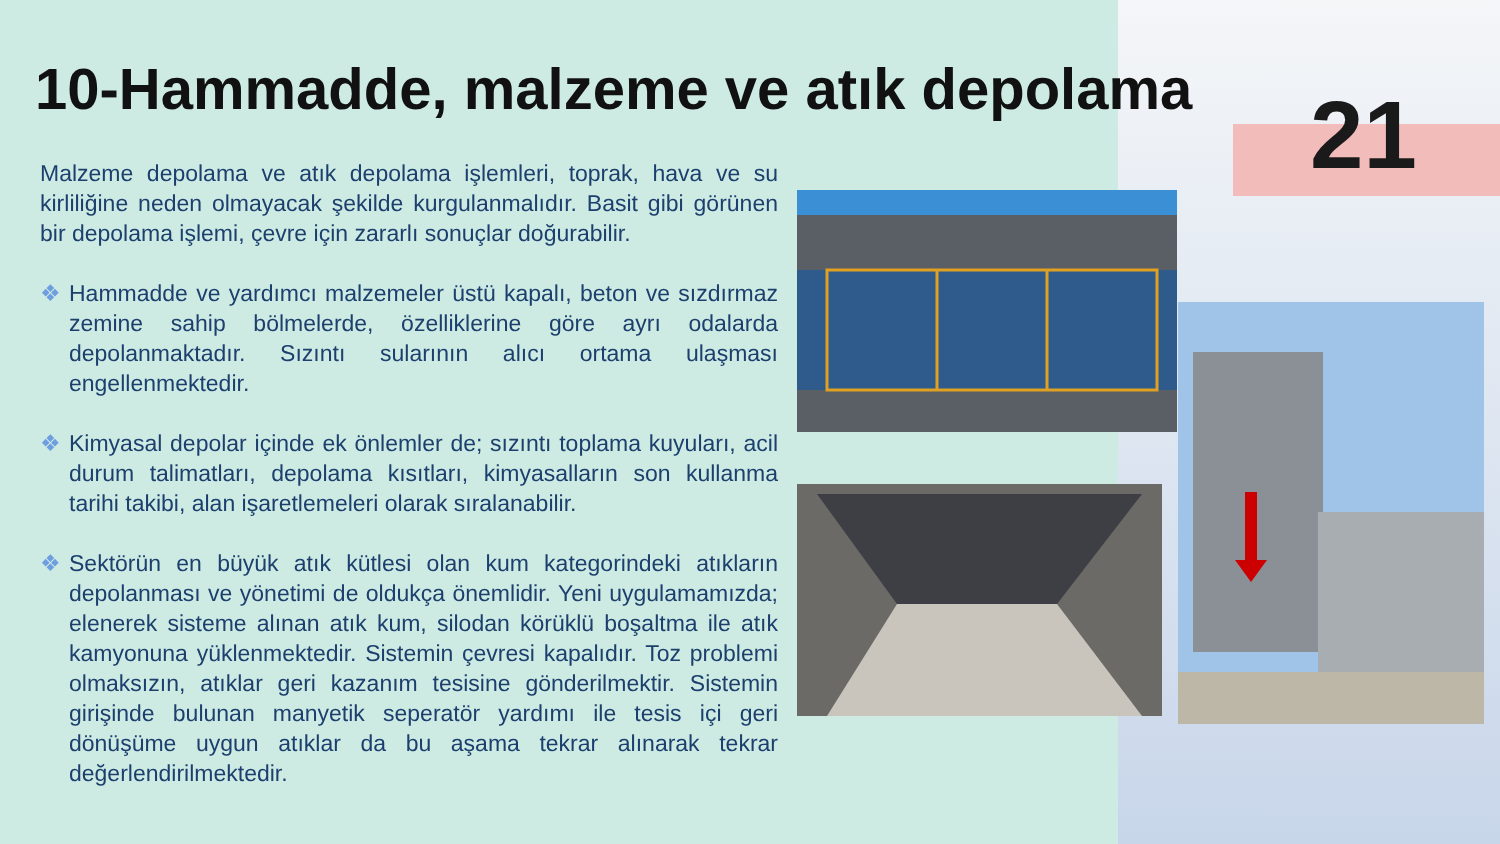10-Hammadde, malzeme ve atık depolama
21
Malzeme depolama ve atık depolama işlemleri, toprak, hava ve su kirliliğine neden olmayacak şekilde kurgulanmalıdır. Basit gibi görünen bir depolama işlemi, çevre için zararlı sonuçlar doğurabilir.
❖ Hammadde ve yardımcı malzemeler üstü kapalı, beton ve sızdırmaz zemine sahip bölmelerde, özelliklerine göre ayrı odalarda depolanmaktadır. Sızıntı sularının alıcı ortama ulaşması engellenmektedir.
❖ Kimyasal depolar içinde ek önlemler de; sızıntı toplama kuyuları, acil durum talimatları, depolama kısıtları, kimyasalların son kullanma tarihi takibi, alan işaretlemeleri olarak sıralanabilir.
❖ Sektörün en büyük atık kütlesi olan kum kategorindeki atıkların depolanması ve yönetimi de oldukça önemlidir. Yeni uygulamamızda; elenerek sisteme alınan atık kum, silodan körüklü boşaltma ile atık kamyonuna yüklenmektedir. Sistemin çevresi kapalıdır. Toz problemi olmaksızın, atıklar geri kazanım tesisine gönderilmektir. Sistemin girişinde bulunan manyetik seperatör yardımı ile tesis içi geri dönüşüme uygun atıklar da bu aşama tekrar alınarak tekrar değerlendirilmektedir.